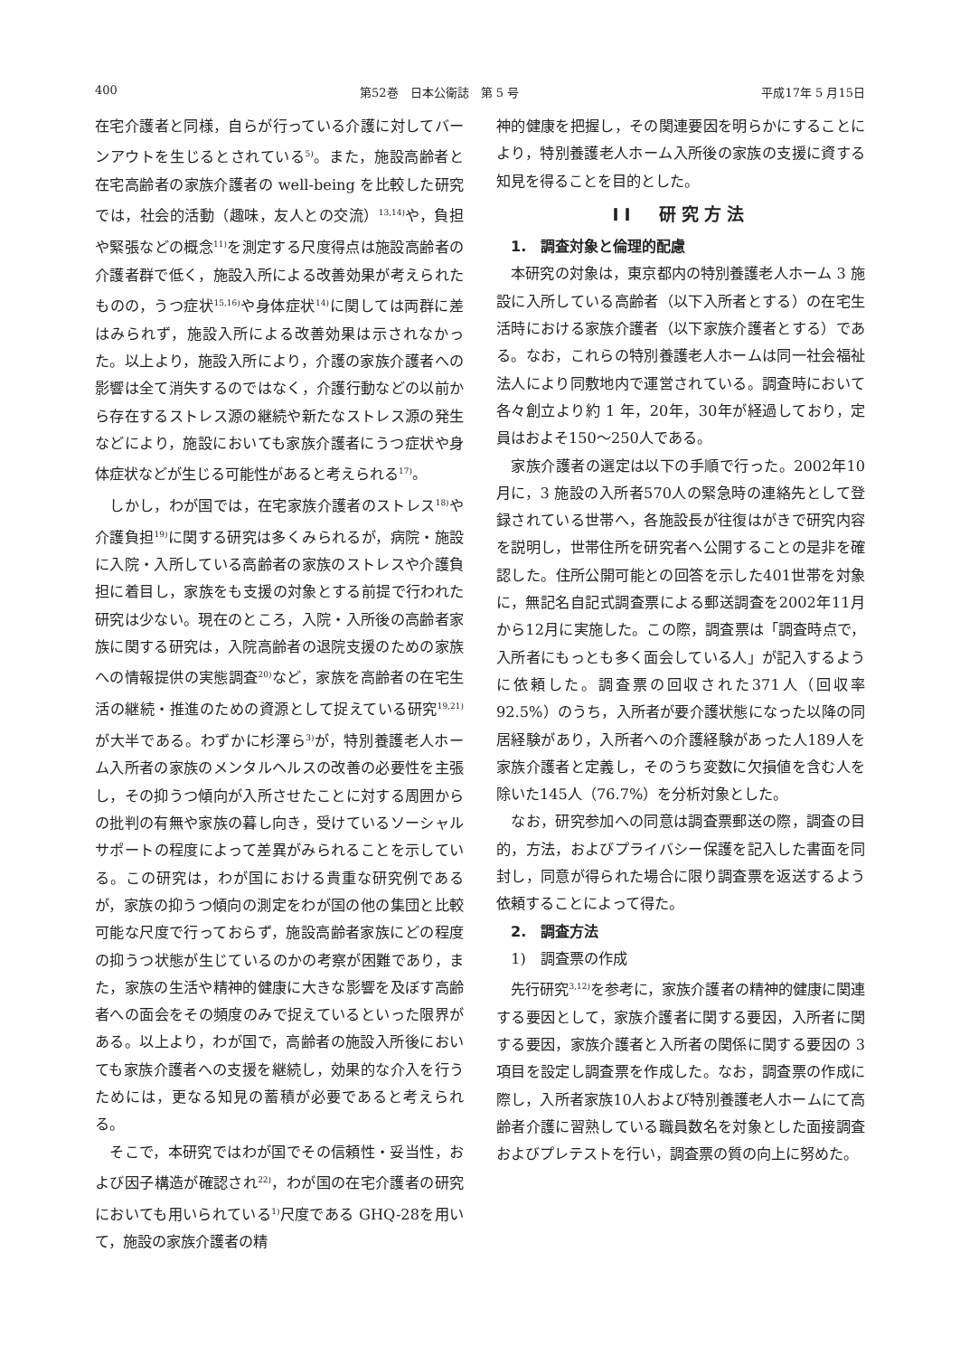400 第52巻　日本公衛誌　第 5 号 平成17年 5 月15日
在宅介護者と同様，自らが行っている介護に対してバーンアウトを生じるとされている<sup>5)</sup>。また，施設高齢者と在宅高齢者の家族介護者の well-being を比較した研究では，社会的活動（趣味，友人との交流）<sup>13,14)</sup>や，負担や緊張などの概念<sup>11)</sup>を測定する尺度得点は施設高齢者の介護者群で低く，施設入所による改善効果が考えられたものの，うつ症状<sup>15,16)</sup>や身体症状<sup>14)</sup>に関しては両群に差はみられず，施設入所による改善効果は示されなかった。以上より，施設入所により，介護の家族介護者への影響は全て消失するのではなく，介護行動などの以前から存在するストレス源の継続や新たなストレス源の発生などにより，施設においても家族介護者にうつ症状や身体症状などが生じる可能性があると考えられる<sup>17)</sup>。
しかし，わが国では，在宅家族介護者のストレス<sup>18)</sup>や介護負担<sup>19)</sup>に関する研究は多くみられるが，病院・施設に入院・入所している高齢者の家族のストレスや介護負担に着目し，家族をも支援の対象とする前提で行われた研究は少ない。現在のところ，入院・入所後の高齢者家族に関する研究は，入院高齢者の退院支援のための家族への情報提供の実態調査<sup>20)</sup>など，家族を高齢者の在宅生活の継続・推進のための資源として捉えている研究<sup>19,21)</sup>が大半である。わずかに杉澤ら<sup>3)</sup>が，特別養護老人ホーム入所者の家族のメンタルヘルスの改善の必要性を主張し，その抑うつ傾向が入所させたことに対する周囲からの批判の有無や家族の暮し向き，受けているソーシャルサポートの程度によって差異がみられることを示している。この研究は，わが国における貴重な研究例であるが，家族の抑うつ傾向の測定をわが国の他の集団と比較可能な尺度で行っておらず，施設高齢者家族にどの程度の抑うつ状態が生じているのかの考察が困難であり，また，家族の生活や精神的健康に大きな影響を及ぼす高齢者への面会をその頻度のみで捉えているといった限界がある。以上より，わが国で，高齢者の施設入所後においても家族介護者への支援を継続し，効果的な介入を行うためには，更なる知見の蓄積が必要であると考えられる。
そこで，本研究ではわが国でその信頼性・妥当性，および因子構造が確認され<sup>22)</sup>，わが国の在宅介護者の研究においても用いられている<sup>1)</sup>尺度である GHQ-28を用いて，施設の家族介護者の精
神的健康を把握し，その関連要因を明らかにすることにより，特別養護老人ホーム入所後の家族の支援に資する知見を得ることを目的とした。
II　研究方法
1.　調査対象と倫理的配慮
本研究の対象は，東京都内の特別養護老人ホーム 3 施設に入所している高齢者（以下入所者とする）の在宅生活時における家族介護者（以下家族介護者とする）である。なお，これらの特別養護老人ホームは同一社会福祉法人により同敷地内で運営されている。調査時において各々創立より約 1 年，20年，30年が経過しており，定員はおよそ150～250人である。
家族介護者の選定は以下の手順で行った。2002年10月に，3 施設の入所者570人の緊急時の連絡先として登録されている世帯へ，各施設長が往復はがきで研究内容を説明し，世帯住所を研究者へ公開することの是非を確認した。住所公開可能との回答を示した401世帯を対象に，無記名自記式調査票による郵送調査を2002年11月から12月に実施した。この際，調査票は「調査時点で，入所者にもっとも多く面会している人」が記入するように依頼した。調査票の回収された371人（回収率92.5%）のうち，入所者が要介護状態になった以降の同居経験があり，入所者への介護経験があった人189人を家族介護者と定義し，そのうち変数に欠損値を含む人を除いた145人（76.7%）を分析対象とした。
なお，研究参加への同意は調査票郵送の際，調査の目的，方法，およびプライバシー保護を記入した書面を同封し，同意が得られた場合に限り調査票を返送するよう依頼することによって得た。
2.　調査方法
1)　調査票の作成
先行研究<sup>3,12)</sup>を参考に，家族介護者の精神的健康に関連する要因として，家族介護者に関する要因，入所者に関する要因，家族介護者と入所者の関係に関する要因の 3 項目を設定し調査票を作成した。なお，調査票の作成に際し，入所者家族10人および特別養護老人ホームにて高齢者介護に習熟している職員数名を対象とした面接調査およびプレテストを行い，調査票の質の向上に努めた。